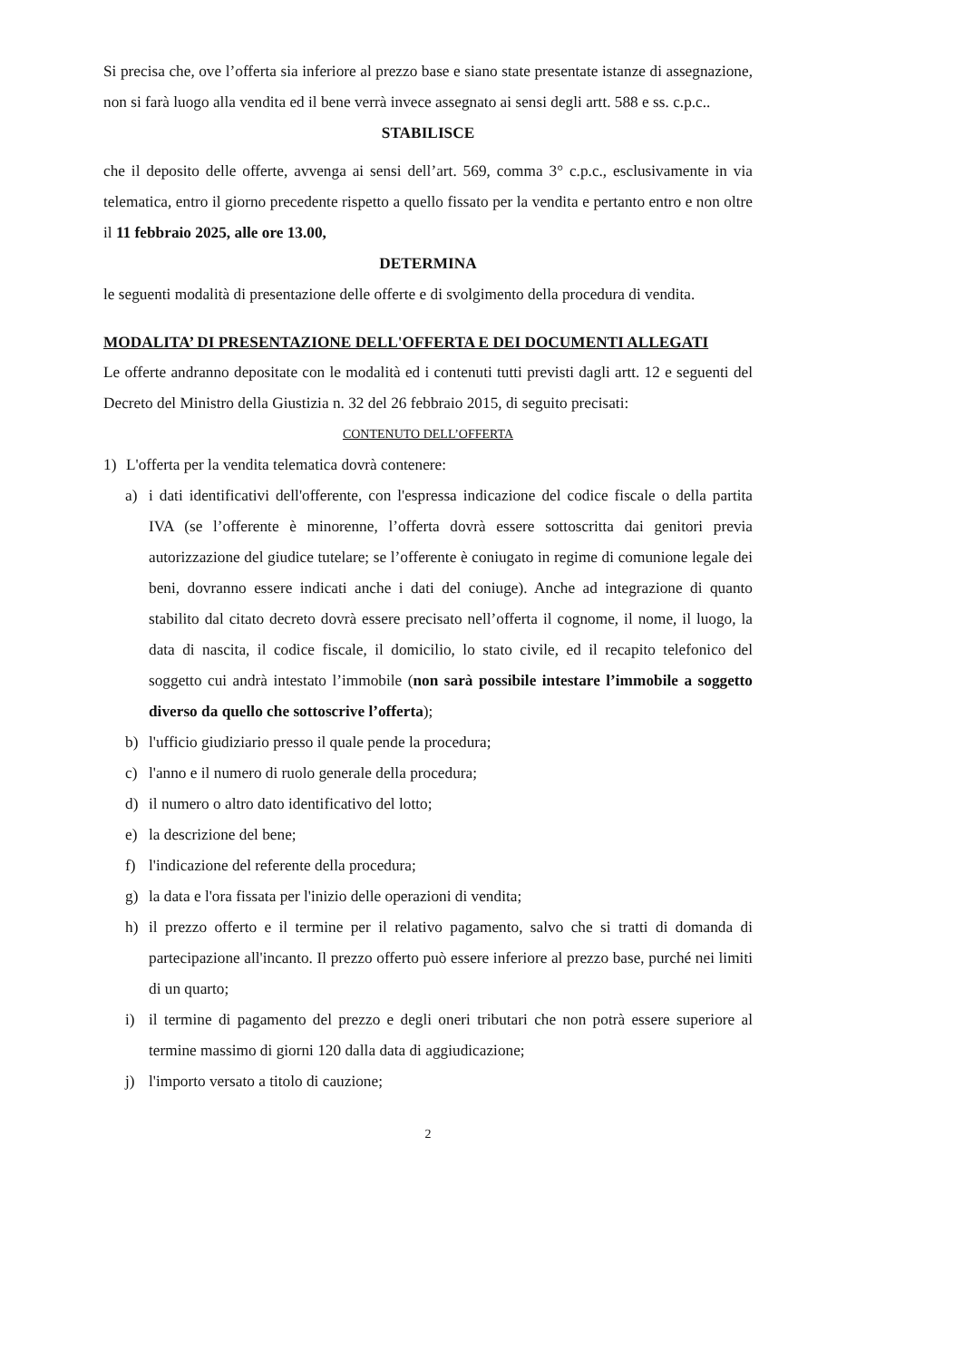Si precisa che, ove l’offerta sia inferiore al prezzo base e siano state presentate istanze di assegnazione, non si farà luogo alla vendita ed il bene verrà invece assegnato ai sensi degli artt. 588 e ss. c.p.c..
STABILISCE
che il deposito delle offerte, avvenga ai sensi dell’art. 569, comma 3° c.p.c., esclusivamente in via telematica, entro il giorno precedente rispetto a quello fissato per la vendita e pertanto entro e non oltre il 11 febbraio 2025, alle ore 13.00,
DETERMINA
le seguenti modalità di presentazione delle offerte e di svolgimento della procedura di vendita.
MODALITA’ DI PRESENTAZIONE DELL'OFFERTA E DEI DOCUMENTI ALLEGATI
Le offerte andranno depositate con le modalità ed i contenuti tutti previsti dagli artt. 12 e seguenti del Decreto del Ministro della Giustizia n. 32 del 26 febbraio 2015, di seguito precisati:
CONTENUTO DELL’OFFERTA
1) L'offerta per la vendita telematica dovrà contenere:
a) i dati identificativi dell'offerente, con l'espressa indicazione del codice fiscale o della partita IVA (se l’offerente è minorenne, l’offerta dovrà essere sottoscritta dai genitori previa autorizzazione del giudice tutelare; se l’offerente è coniugato in regime di comunione legale dei beni, dovranno essere indicati anche i dati del coniuge). Anche ad integrazione di quanto stabilito dal citato decreto dovrà essere precisato nell’offerta il cognome, il nome, il luogo, la data di nascita, il codice fiscale, il domicilio, lo stato civile, ed il recapito telefonico del soggetto cui andrà intestato l’immobile (non sarà possibile intestare l’immobile a soggetto diverso da quello che sottoscrive l’offerta);
b) l'ufficio giudiziario presso il quale pende la procedura;
c) l'anno e il numero di ruolo generale della procedura;
d) il numero o altro dato identificativo del lotto;
e) la descrizione del bene;
f) l'indicazione del referente della procedura;
g) la data e l'ora fissata per l'inizio delle operazioni di vendita;
h) il prezzo offerto e il termine per il relativo pagamento, salvo che si tratti di domanda di partecipazione all'incanto. Il prezzo offerto può essere inferiore al prezzo base, purché nei limiti di un quarto;
i) il termine di pagamento del prezzo e degli oneri tributari che non potrà essere superiore al termine massimo di giorni 120 dalla data di aggiudicazione;
j) l'importo versato a titolo di cauzione;
2